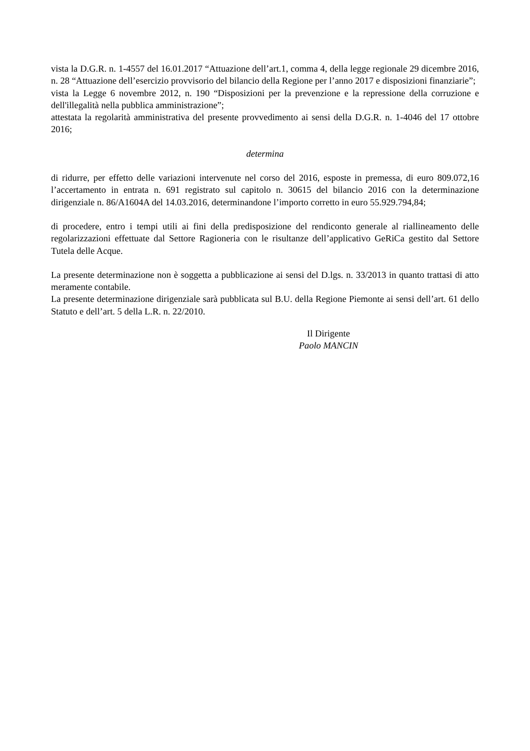vista la D.G.R. n. 1-4557 del 16.01.2017 “Attuazione dell’art.1, comma 4, della legge regionale 29 dicembre 2016, n. 28 “Attuazione dell’esercizio provvisorio del bilancio della Regione per l’anno 2017 e disposizioni finanziarie”;
vista la Legge 6 novembre 2012, n. 190 “Disposizioni per la prevenzione e la repressione della corruzione e dell'illegalità nella pubblica amministrazione”;
attestata la regolarità amministrativa del presente provvedimento ai sensi della D.G.R. n. 1-4046 del 17 ottobre 2016;
determina
di ridurre, per effetto delle variazioni intervenute nel corso del 2016, esposte in premessa, di euro 809.072,16 l’accertamento in entrata n. 691 registrato sul capitolo n. 30615 del bilancio 2016 con la determinazione dirigenziale n. 86/A1604A del 14.03.2016, determinandone l’importo corretto in euro 55.929.794,84;
di procedere, entro i tempi utili ai fini della predisposizione del rendiconto generale al riallineamento delle regolarizzazioni effettuate dal Settore Ragioneria con le risultanze dell’applicativo GeRiCa gestito dal Settore Tutela delle Acque.
La presente determinazione non è soggetta a pubblicazione ai sensi del D.lgs. n. 33/2013 in quanto trattasi di atto meramente contabile.
La presente determinazione dirigenziale sarà pubblicata sul B.U. della Regione Piemonte ai sensi dell’art. 61 dello Statuto e dell’art. 5 della L.R. n. 22/2010.
Il Dirigente
Paolo MANCIN